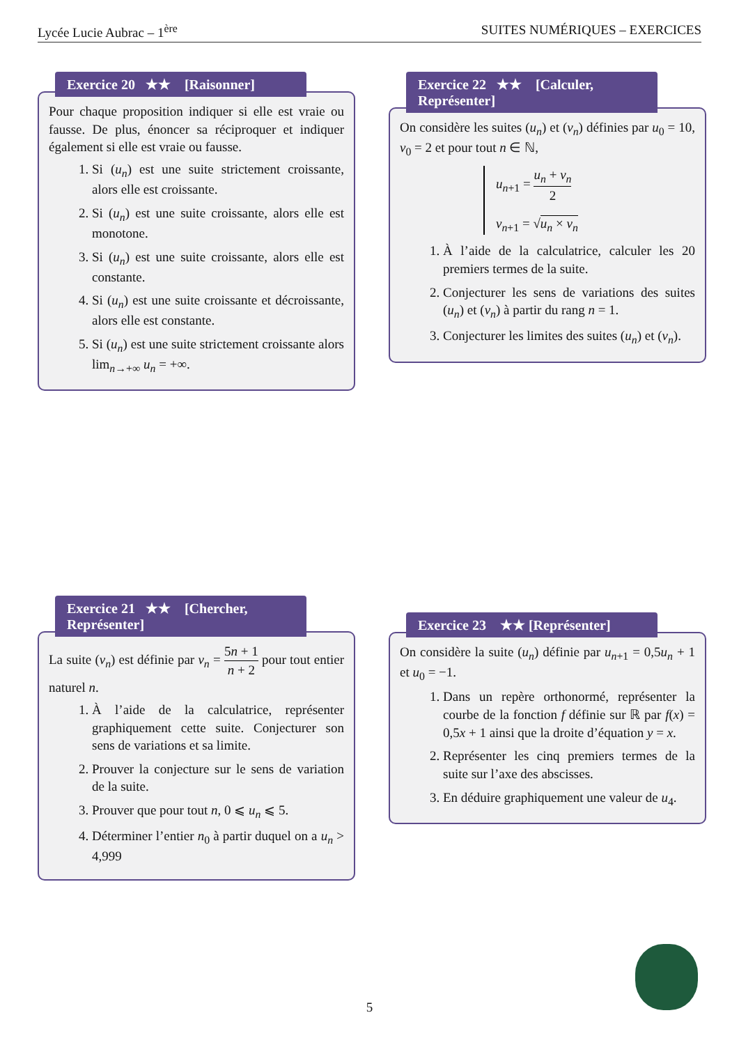Lycée Lucie Aubrac – 1<sup>ère</sup> SUITES NUMÉRIQUES – EXERCICES
Exercice 20 ★★ [Raisonner]
Pour chaque proposition indiquer si elle est vraie ou fausse. De plus, énoncer sa réciproquer et indiquer également si elle est vraie ou fausse.
1. Si (u<sub>n</sub>) est une suite strictement croissante, alors elle est croissante.
2. Si (u<sub>n</sub>) est une suite croissante, alors elle est monotone.
3. Si (u<sub>n</sub>) est une suite croissante, alors elle est constante.
4. Si (u<sub>n</sub>) est une suite croissante et décroissante, alors elle est constante.
5. Si (u<sub>n</sub>) est une suite strictement croissante alors lim<sub>n→+∞</sub> u<sub>n</sub> = +∞.
Exercice 22 ★★ [Calculer, Représenter]
On considère les suites (u<sub>n</sub>) et (v<sub>n</sub>) définies par u<sub>0</sub> = 10, v<sub>0</sub> = 2 et pour tout n ∈ ℕ,
u<sub>n+1</sub> = u<sub>n</sub> + v<sub>n</sub> 2
v<sub>n+1</sub> = √u<sub>n</sub> × v<sub>n</sub>
1. À l’aide de la calculatrice, calculer les 20 premiers termes de la suite.
2. Conjecturer les sens de variations des suites (u<sub>n</sub>) et (v<sub>n</sub>) à partir du rang n = 1.
3. Conjecturer les limites des suites (u<sub>n</sub>) et (v<sub>n</sub>).
Exercice 21 ★★ [Chercher, Représenter]
La suite (v<sub>n</sub>) est définie par v<sub>n</sub> = 5n + 1 n + 2 pour tout entier naturel n.
1. À l’aide de la calculatrice, représenter graphiquement cette suite. Conjecturer son sens de variations et sa limite.
2. Prouver la conjecture sur le sens de variation de la suite.
3. Prouver que pour tout n, 0 ⩽ u<sub>n</sub> ⩽ 5.
4. Déterminer l’entier n<sub>0</sub> à partir duquel on a u<sub>n</sub> > 4,999
Exercice 23 ★★ [Représenter]
On considère la suite (u<sub>n</sub>) définie par u<sub>n+1</sub> = 0,5u<sub>n</sub> + 1 et u<sub>0</sub> = −1.
1. Dans un repère orthonormé, représenter la courbe de la fonction f définie sur ℝ par f(x) = 0,5x + 1 ainsi que la droite d’équation y = x.
2. Représenter les cinq premiers termes de la suite sur l’axe des abscisses.
3. En déduire graphiquement une valeur de u<sub>4</sub>.
5